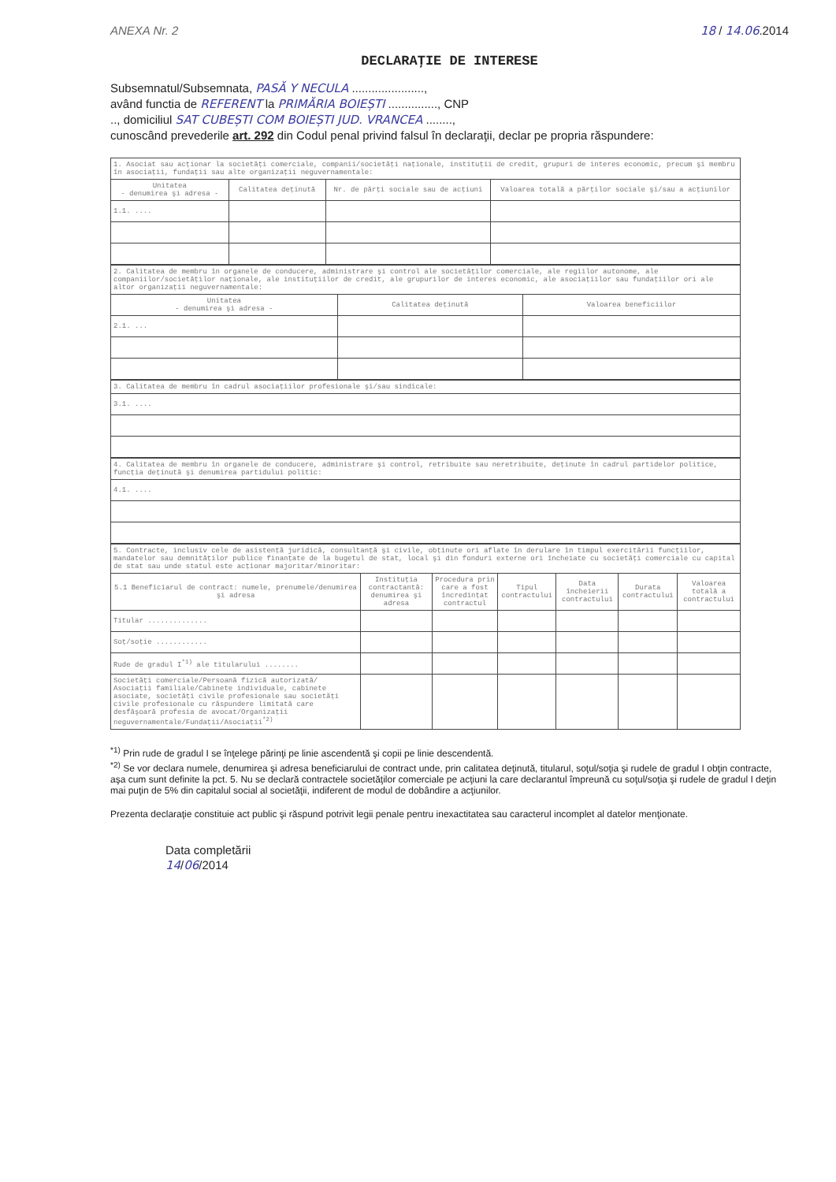ANEXA Nr. 2 18 / 14.06.2014
DECLARAŢIE DE INTERESE
Subsemnatul/Subsemnata, PASĂ Y NECULA ......................,
având functia de REFERENT la PRIMĂRIA BOIEȘTI ..............., CNP
.., domiciliul SAT CUBEȘTI COM BOIEȘTI JUD. VRANCEA ........,
cunoscând prevederile art. 292 din Codul penal privind falsul în declaraţii, declar pe propria răspundere:
| 1. Asociat sau acţionar la societăţi comerciale, companii/societăţi naţionale, instituţii de credit, grupuri de interes economic, precum şi membru în asociaţii, fundaţii sau alte organizaţii neguvernamentale: | | | |
| Unitatea - denumirea şi adresa - | Calitatea deţinută | Nr. de părţi sociale sau de acţiuni | Valoarea totală a părţilor sociale şi/sau a acţiunilor |
| 1.1. .... | | | |
| 2. Calitatea de membru în organele de conducere, administrare şi control ale societăţilor comerciale, ale regiilor autonome, ale companiilor/societăţilor naţionale, ale instituţiilor de credit, ale grupurilor de interes economic, ale asociaţiilor sau fundaţiilor ori ale altor organizaţii neguvernamentale: | | |
| Unitatea - denumirea şi adresa - | Calitatea deţinută | Valoarea beneficiilor |
| 2.1. ... | | |
| 3. Calitatea de membru în cadrul asociaţiilor profesionale şi/sau sindicale: |
| 3.1. .... |
| 4. Calitatea de membru în organele de conducere, administrare şi control, retribuite sau neretribuite, deţinute în cadrul partidelor politice, funcţia deţinută şi denumirea partidului politic: |
| 4.1. .... |
| 5. Contracte, inclusiv cele de asistenţă juridică, consultanţă şi civile, obţinute ori aflate în derulare în timpul exercitării funcţiilor, mandatelor sau demnităţilor publice finanţate de la bugetul de stat, local şi din fonduri externe ori încheiate cu societăţi comerciale cu capital de stat sau unde statul este acţionar majoritar/minoritar: | | | | | | |
| 5.1 Beneficiarul de contract: numele, prenumele/denumirea şi adresa | Instituţia contractantă: denumirea şi adresa | Procedura prin care a fost încredinţat contractul | Tipul contractului | Data încheierii contractului | Durata contractului | Valoarea totală a contractului |
| Titular .............. | | | | | | |
| Soţ/soţie ............ | | | | | | |
| Rude de gradul I<sup>*1)</sup> ale titularului ........ | | | | | | |
| Societăţi comerciale/Persoană fizică autorizată/ Asociaţii familiale/Cabinete individuale, cabinete asociate, societăţi civile profesionale sau societăţi civile profesionale cu răspundere limitată care desfăşoară profesia de avocat/Organizaţii neguvernamentale/Fundaţii/Asociaţii<sup>*2)</sup> | | | | | | |
<sup>*1)</sup> Prin rude de gradul I se înţelege părinţi pe linie ascendentă şi copii pe linie descendentă.
<sup>*2)</sup> Se vor declara numele, denumirea şi adresa beneficiarului de contract unde, prin calitatea deţinută, titularul, soţul/soţia şi rudele de gradul I obţin contracte, aşa cum sunt definite la pct. 5. Nu se declară contractele societăţilor comerciale pe acţiuni la care declarantul împreună cu soţul/soţia şi rudele de gradul I deţin mai puţin de 5% din capitalul social al societăţii, indiferent de modul de dobândire a acţiunilor.
Prezenta declaraţie constituie act public şi răspund potrivit legii penale pentru inexactitatea sau caracterul incomplet al datelor menţionate.
Data completării
14/06/2014